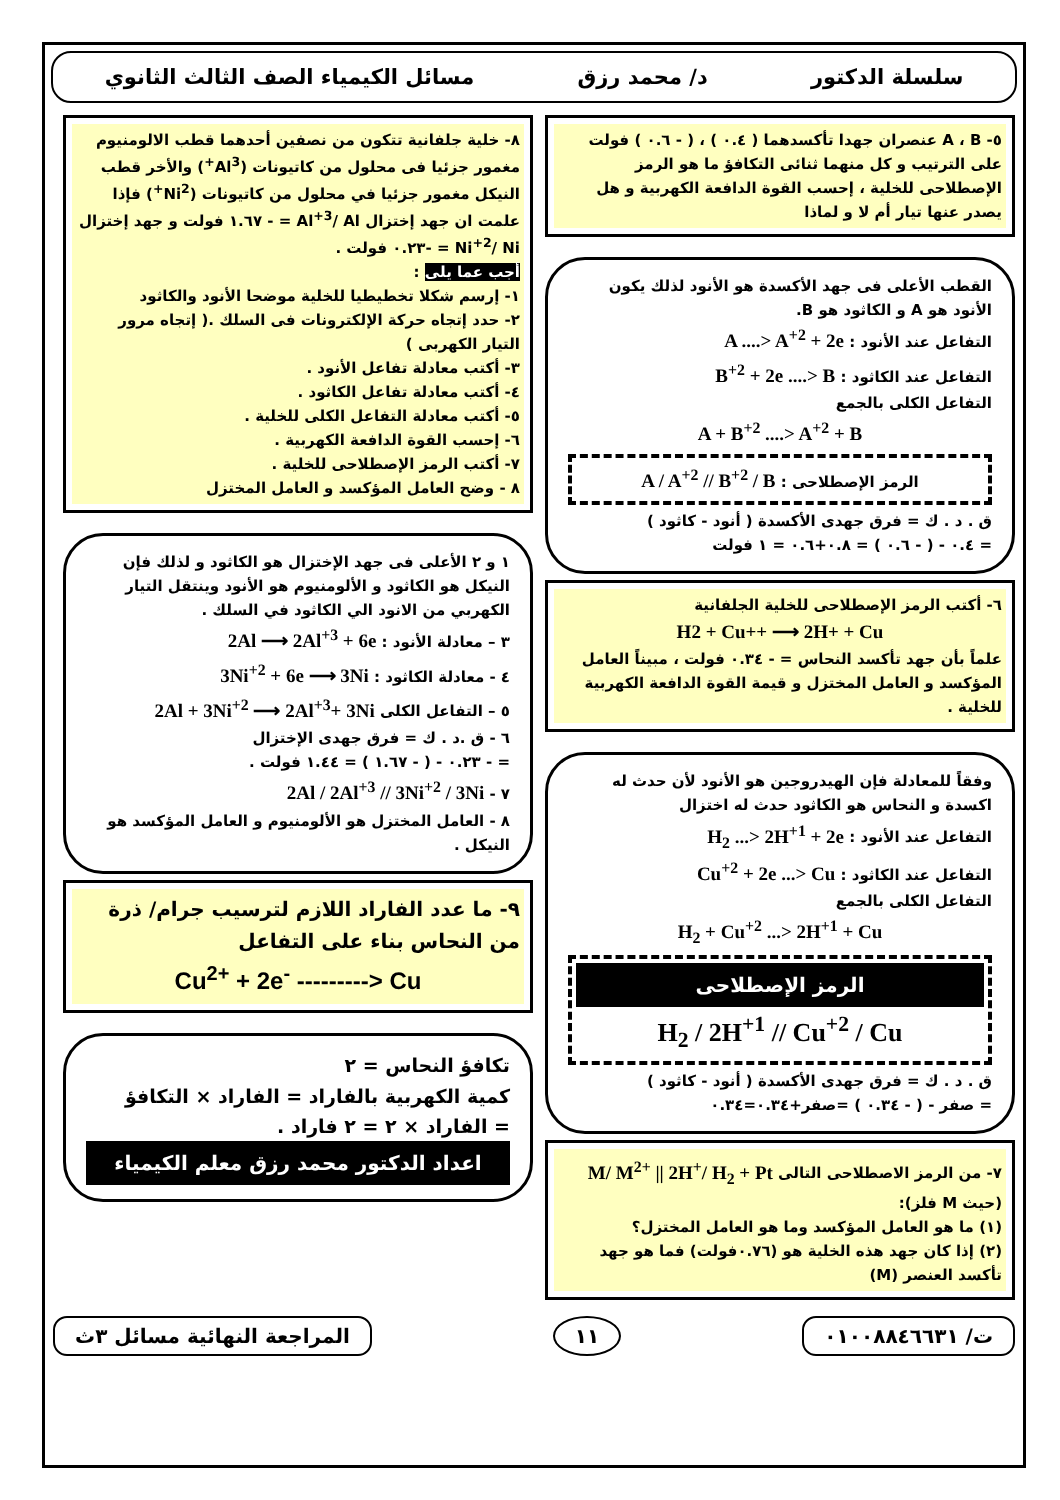سلسلة الدكتور د/ محمد رزق مسائل الكيمياء الصف الثالث الثانوي
٥- A ، B عنصران جهدا تأكسدهما ( ٠.٤ ) ، ( - ٠.٦ ) فولت على الترتيب و كل منهما ثنائى التكافؤ ما هو الرمز الإصطلاحى للخلية ، إحسب القوة الدافعة الكهربية و هل يصدر عنها تيار أم لا و لماذا
القطب الأعلى فى جهد الأكسدة هو الأنود لذلك يكون الأنود هو A و الكاثود هو B.
التفاعل عند الأنود : A ....> A<sup>+2</sup> + 2e
التفاعل عند الكاثود : B<sup>+2</sup> + 2e ....> B
التفاعل الكلى بالجمع
A + B<sup>+2</sup> ....> A<sup>+2</sup> + B
الرمز الإصطلاحى : A / A<sup>+2</sup> // B<sup>+2</sup> / B
ق . د . ك = فرق جهدى الأكسدة ( أنود - كاثود )
= ٠.٤ - ( - ٠.٦ ) = ٠.٨+٠.٦ = ١ فولت
٦- أكتب الرمز الإصطلاحى للخلية الجلفانية
H2 + Cu++ ⟶ 2H+ + Cu
علماً بأن جهد تأكسد النحاس = - ٠.٣٤ فولت ، مبيناً العامل المؤكسد و العامل المختزل و قيمة القوة الدافعة الكهربية للخلية .
وفقاً للمعادلة فإن الهيدروجين هو الأنود لأن حدث له اكسدة و النحاس هو الكاثود حدث له اختزال
التفاعل عند الأنود : H<sub>2</sub> ...> 2H<sup>+1</sup> + 2e
التفاعل عند الكاثود : Cu<sup>+2</sup> + 2e ...> Cu
التفاعل الكلى بالجمع
H<sub>2</sub> + Cu<sup>+2</sup> ...> 2H<sup>+1</sup> + Cu
الرمز الإصطلاحى
H<sub>2</sub> / 2H<sup>+1</sup> // Cu<sup>+2</sup> / Cu
ق . د . ك = فرق جهدى الأكسدة ( أنود - كاثود )
= صفر - ( - ٠.٣٤ ) =صفر+٠.٣٤=٠.٣٤
٧- من الرمز الاصطلاحى التالى M/ M<sup>2+</sup> || 2H<sup>+</sup>/ H<sub>2</sub> + Pt (حيث M فلز):
(١) ما هو العامل المؤكسد وما هو العامل المختزل؟
(٢) إذا كان جهد هذه الخلية هو (٠.٧٦فولت) فما هو جهد تأكسد العنصر (M)
٨- خلية جلفانية تتكون من نصفين أحدهما قطب الالومنيوم مغمور جزئيا فى محلول من كاتيونات (Al<sup>3+</sup>) والأخر قطب النيكل مغمور جزئيا في محلول من كاتيونات (Ni<sup>2+</sup>) فإذا علمت ان جهد إختزال Al<sup>+3</sup>/ Al = - ١.٦٧ فولت و جهد إختزال Ni<sup>+2</sup>/ Ni = -٠.٢٣ فولت .
أجب عما يلى :
١- إرسم شكلا تخطيطيا للخلية موضحا الأنود والكاثود
٢- حدد إتجاه حركة الإلكترونات فى السلك .( إتجاه مرور التيار الكهربى )
٣- أكتب معادلة تفاعل الأنود .
٤- أكتب معادلة تفاعل الكاثود .
٥- أكتب معادلة التفاعل الكلى للخلية .
٦- إحسب القوة الدافعة الكهربية .
٧- أكتب الرمز الإصطلاحى للخلية .
٨ - وضح العامل المؤكسد و العامل المختزل
١ و ٢ الأعلى فى جهد الإختزال هو الكاثود و لذلك فإن النيكل هو الكاثود و الألومنيوم هو الأنود وينتقل التيار الكهربي من الانود الي الكاثود في السلك .
٣ – معادلة الأنود : 2Al ⟶ 2Al<sup>+3</sup> + 6e
٤ - معادلة الكاثود : 3Ni<sup>+2</sup> + 6e ⟶ 3Ni
٥ – التفاعل الكلى 2Al + 3Ni<sup>+2</sup> ⟶ 2Al<sup>+3</sup>+ 3Ni
٦ - ق .د . ك = فرق جهدى الإختزال
= - ٠.٢٣ - ( - ١.٦٧ ) = ١.٤٤ فولت .
٧ - 2Al / 2Al<sup>+3</sup> // 3Ni<sup>+2</sup> / 3Ni
٨ - العامل المختزل هو الألومنيوم و العامل المؤكسد هو النيكل .
٩- ما عدد الفاراد اللازم لترسيب جرام/ ذرة من النحاس بناء على التفاعل
Cu<sup>2+</sup> + 2e<sup>-</sup> ---------> Cu
تكافؤ النحاس = ٢
كمية الكهربية بالفاراد = الفاراد × التكافؤ
= الفاراد × ٢ = ٢ فاراد .
اعداد الدكتور محمد رزق معلم الكيمياء
ت/ ٠١٠٠٨٨٤٦٦٣١ ١١ المراجعة النهائية مسائل ٣ث